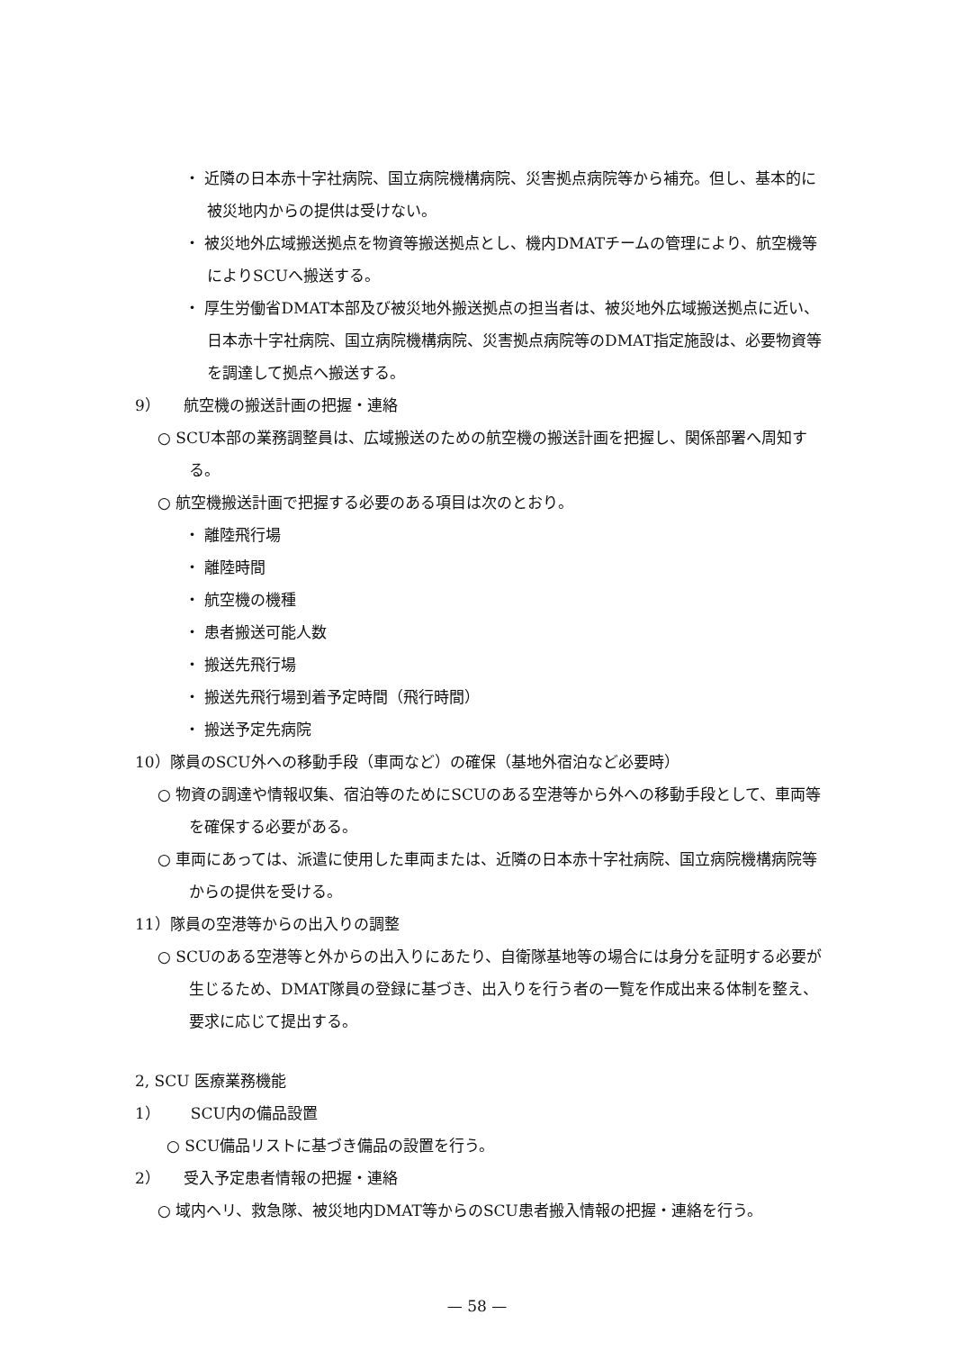・ 近隣の日本赤十字社病院、国立病院機構病院、災害拠点病院等から補充。但し、基本的に被災地内からの提供は受けない。
・ 被災地外広域搬送拠点を物資等搬送拠点とし、機内DMATチームの管理により、航空機等によりSCUへ搬送する。
・ 厚生労働省DMAT本部及び被災地外搬送拠点の担当者は、被災地外広域搬送拠点に近い、日本赤十字社病院、国立病院機構病院、災害拠点病院等のDMAT指定施設は、必要物資等を調達して拠点へ搬送する。
9）　　航空機の搬送計画の把握・連絡
○ SCU本部の業務調整員は、広域搬送のための航空機の搬送計画を把握し、関係部署へ周知する。
○ 航空機搬送計画で把握する必要のある項目は次のとおり。
・ 離陸飛行場
・ 離陸時間
・ 航空機の機種
・ 患者搬送可能人数
・ 搬送先飛行場
・ 搬送先飛行場到着予定時間（飛行時間）
・ 搬送予定先病院
10）隊員のSCU外への移動手段（車両など）の確保（基地外宿泊など必要時）
○ 物資の調達や情報収集、宿泊等のためにSCUのある空港等から外への移動手段として、車両等を確保する必要がある。
○ 車両にあっては、派遣に使用した車両または、近隣の日本赤十字社病院、国立病院機構病院等からの提供を受ける。
11）隊員の空港等からの出入りの調整
○ SCUのある空港等と外からの出入りにあたり、自衛隊基地等の場合には身分を証明する必要が生じるため、DMAT隊員の登録に基づき、出入りを行う者の一覧を作成出来る体制を整え、要求に応じて提出する。
2, SCU 医療業務機能
1）　　SCU内の備品設置
○ SCU備品リストに基づき備品の設置を行う。
2）　　受入予定患者情報の把握・連絡
○ 域内ヘリ、救急隊、被災地内DMAT等からのSCU患者搬入情報の把握・連絡を行う。
— 58 —